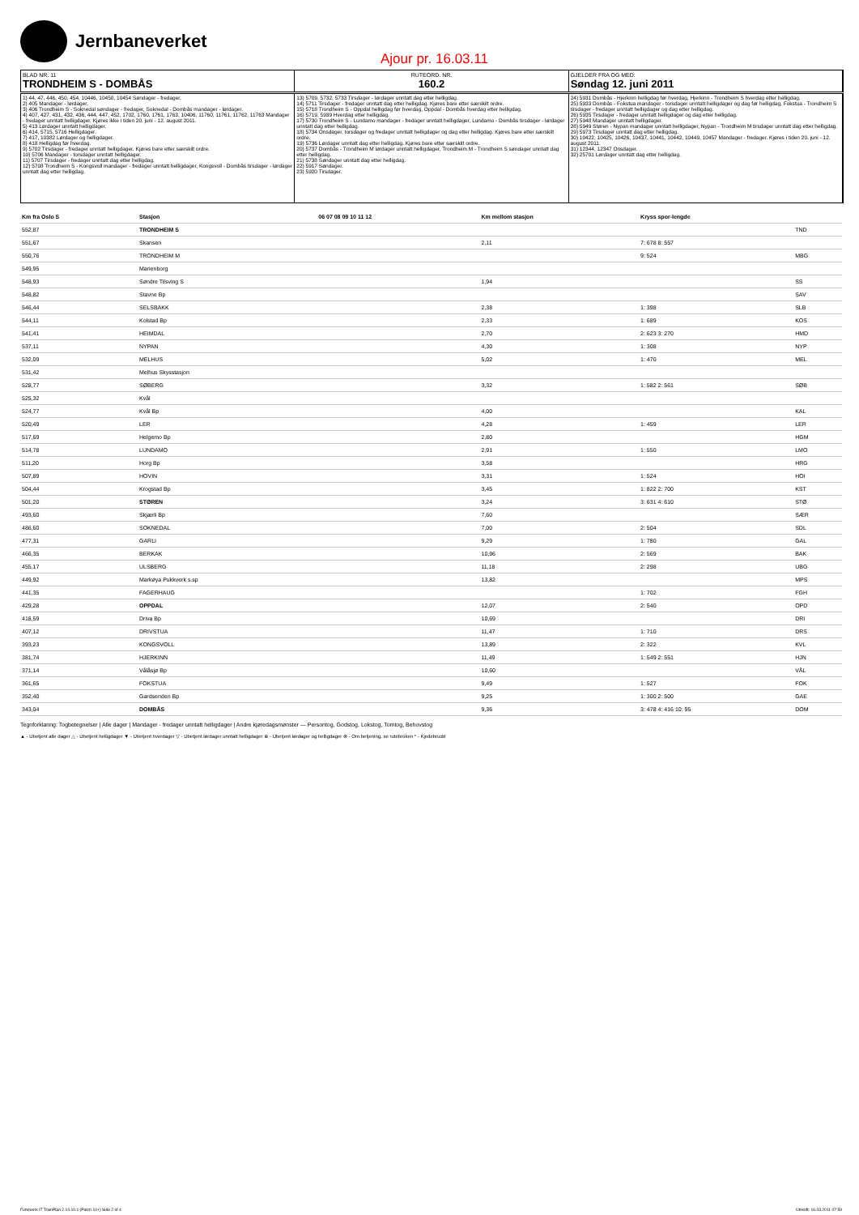Jernbaneverket
Ajour pr. 16.03.11
BLAD NR. 11
TRONDHEIM S - DOMBÅS
RUTEORD. NR.
160.2
GJELDER FRA OG MED:
Søndag 12. juni 2011
1) 44, 47, 446, 450, 454, 10446, 10450, 10454 Søndager - fredager.
2) 405 Mandager - lørdager.
3) 406 Trondheim S - Soknedal søndager - fredager, Soknedal - Dombås mandager - lørdager.
4) 407, 427, 431, 432, 436, 444, 447, 452, 1702, 1760, 1761, 1763, 10406, 11760, 11761, 11762, 11763 Mandager - fredager unntatt helligdager. Kjøres ikke i tiden 20. juni - 12. august 2011.
5) 413 Lørdager unntatt helligdager.
6) 414, 5715, 5716 Helligdager.
7) 417, 10382 Lørdager og helligdager.
8) 418 Helligdag før hverdag.
9) 5702 Tirsdager - fredager unntatt helligdager. Kjøres bare etter særskilt ordre.
10) 5706 Mandager - torsdager unntatt helligdager.
11) 5707 Tirsdager - fredager unntatt dag etter helligdag.
12) 5708 Trondheim S - Kongsvoll mandager - fredager unntatt helligdager, Kongsvoll - Dombås tirsdager - lørdager unntatt dag etter helligdag.
13) 5709, 5732, 5733 Tirsdager - lørdager unntatt dag etter helligdag.
14) 5711 Tirsdager - fredager unntatt dag etter helligdag. Kjøres bare etter særskilt ordre.
15) 5718 Trondheim S - Oppdal helligdag før hverdag, Oppdal - Dombås hverdag etter helligdag.
16) 5719, 5939 Hverdag etter helligdag.
17) 5730 Trondheim S - Lundamo mandager - fredager unntatt helligdager, Lundamo - Dombås tirsdager - lørdager unntatt dag etter helligdag.
18) 5734 Onsdager, torsdager og fredager unntatt helligdager og dag etter helligdag. Kjøres bare etter særskilt ordre.
19) 5736 Lørdager unntatt dag etter helligdag. Kjøres bare etter særskilt ordre.
20) 5737 Dombås - Trondheim M lørdager unntatt helligdager, Trondheim M - Trondheim S søndager unntatt dag etter helligdag.
21) 5738 Søndager unntatt dag etter helligdag.
22) 5917 Søndager.
23) 5920 Tirsdager.
24) 5931 Dombås - Hjerkinn helligdag før hverdag, Hjerkinn - Trondheim S hverdag etter helligdag.
25) 5933 Dombås - Fokstua mandager - torsdager unntatt helligdager og dag før helligdag, Fokstua - Trondheim S tirsdager - fredager unntatt helligdager og dag etter helligdag.
26) 5935 Tirsdager - fredager unntatt helligdager og dag etter helligdag.
27) 5948 Mandager unntatt helligdager.
28) 5949 Støren - Nypan mandager unntatt helligdager, Nypan - Trondheim M tirsdager unntatt dag etter helligdag.
29) 5973 Tirsdager unntatt dag etter helligdag.
30) 10422, 10425, 10426, 10437, 10441, 10442, 10449, 10457 Mandager - fredager. Kjøres i tiden 20. juni - 12. august 2011.
31) 12344, 12347 Onsdager.
32) 25701 Lørdager unntatt dag etter helligdag.
| Km fra Oslo S | Stasjon | 06 07 08 09 10 11 12 | Km mellom stasjon | Kryss spor-lengde | |
| --- | --- | --- | --- | --- | --- |
| 552,87 | TRONDHEIM S | | | | TND |
| 551,67 | Skansen | | 2,11 | 7: 678 8: 557 | |
| 550,76 | TRONDHEIM M | | | 9: 524 | MBG |
| 549,95 | Marienborg | | | | |
| 548,93 | Søndre Tilsving S | | 1,94 | | SS |
| 548,82 | Stavne Bp | | | | SAV |
| 546,44 | SELSBAKK | | 2,38 | 1: 398 | SLB |
| 544,11 | Kolstad Bp | | 2,33 | 1: 689 | KOS |
| 541,41 | HEIMDAL | | 2,70 | 2: 623 3: 270 | HMD |
| 537,11 | NYPAN | | 4,30 | 1: 308 | NYP |
| 532,09 | MELHUS | | 5,02 | 1: 470 | MEL |
| 531,42 | Melhus Skysstasjon | | | | |
| 528,77 | SØBERG | | 3,32 | 1: 582 2: 561 | SØB |
| 525,32 | Kvål | | | | |
| 524,77 | Kvål Bp | | 4,00 | | KAL |
| 520,49 | LER | | 4,28 | 1: 459 | LER |
| 517,69 | Helgemo Bp | | 2,80 | | HGM |
| 514,78 | LUNDAMO | | 2,91 | 1: 550 | LMO |
| 511,20 | Horg Bp | | 3,58 | | HRG |
| 507,89 | HOVIN | | 3,31 | 1: 524 | HOI |
| 504,44 | Krogstad Bp | | 3,45 | 1: 822 2: 700 | KST |
| 501,20 | STØREN | | 3,24 | 3: 631 4: 610 | STØ |
| 493,60 | Skjærli Bp | | 7,60 | | SÆR |
| 486,60 | SOKNEDAL | | 7,00 | 2: 504 | SDL |
| 477,31 | GARLI | | 9,29 | 1: 780 | GAL |
| 466,35 | BERKAK | | 10,96 | 2: 569 | BAK |
| 455,17 | ULSBERG | | 11,18 | 2: 298 | UBG |
| 449,92 | Markøya Pukkverk s.sp | | 13,82 | | MPS |
| 441,35 | FAGERHAUG | | | 1: 702 | FGH |
| 429,28 | OPPDAL | | 12,07 | 2: 540 | OPD |
| 418,59 | Driva Bp | | 10,69 | | DRI |
| 407,12 | DRIVSTUA | | 11,47 | 1: 710 | DRS |
| 393,23 | KONGSVOLL | | 13,89 | 2: 322 | KVL |
| 381,74 | HJERKINN | | 11,49 | 1: 549 2: 551 | HJN |
| 371,14 | Vålåsjø Bp | | 10,60 | | VÅL |
| 361,65 | FOKSTUA | | 9,49 | 1: 527 | FOK |
| 352,40 | Gardsenden Bp | | 9,25 | 1: 300 2: 500 | GAE |
| 343,04 | DOMBÅS | | 9,36 | 3: 478 4: 416 10: 95 | DOM |
Tegnforklaring: Togbetegnelser | Alle dager | Mandager - fredager unntatt helligdager | Andre kjøredagsmønster — Persontog, Godstog, Lokstog, Tomtog, Behovstog
▲ - Ubetjent alle dager △ - Ubetjent helligdager ▼ - Ubetjent hverdager ▽ - Ubetjent lørdager unntatt helligdager ⊕ - Ubetjent lørdager og helligdager ⊗ - Om betjening, se rutebroken * - Kjedebrudd
Funkwerk IT TrainPlan 2.14.10.1 (Patch 10+) Side 2 of 4 Utskrift: 16.03.2011 07:59